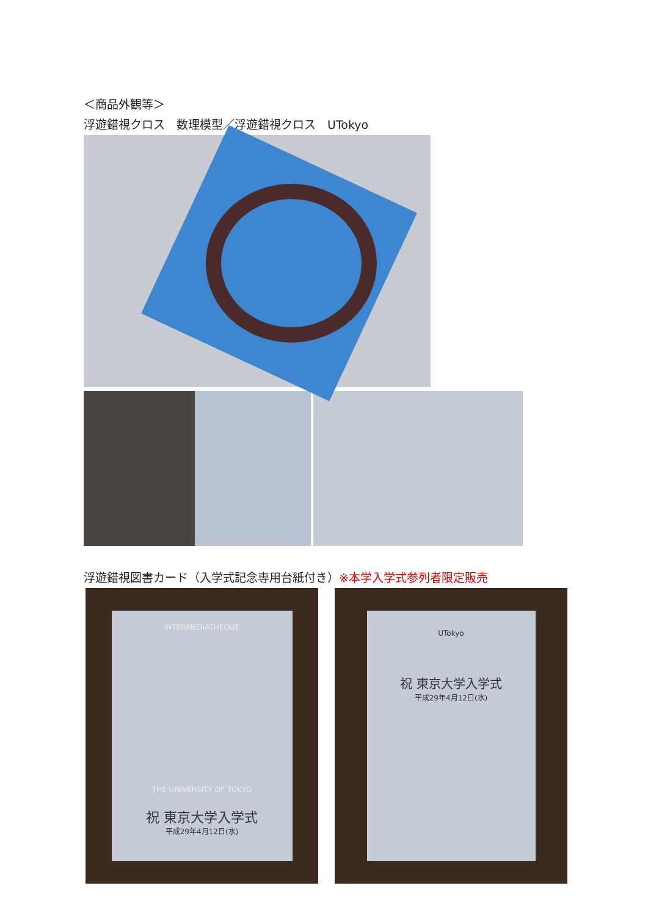＜商品外観等＞
浮遊錯視クロス　数理模型／浮遊錯視クロス　UTokyo
浮遊錯視図書カード（入学式記念専用台紙付き）※本学入学式参列者限定販売
INTERMEDIATHEQUE
THE UNIVERSITY OF TOKYO
祝 東京大学入学式
平成29年4月12日(水)
UTokyo
祝 東京大学入学式
平成29年4月12日(水)